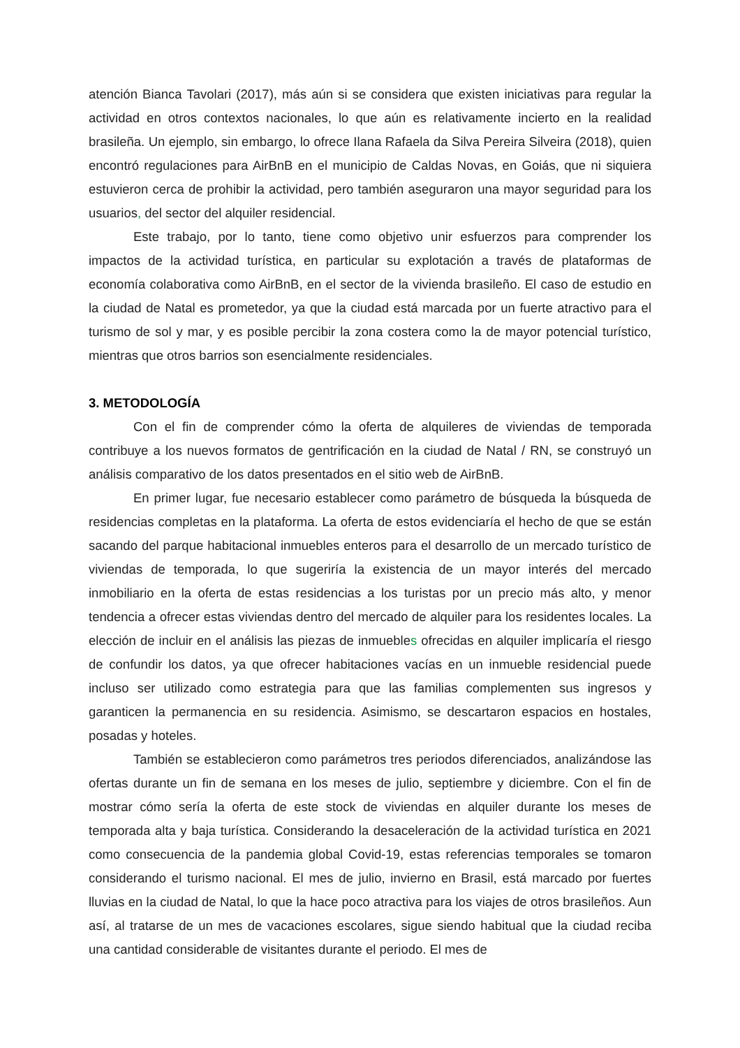atención Bianca Tavolari (2017), más aún si se considera que existen iniciativas para regular la actividad en otros contextos nacionales, lo que aún es relativamente incierto en la realidad brasileña. Un ejemplo, sin embargo, lo ofrece Ilana Rafaela da Silva Pereira Silveira (2018), quien encontró regulaciones para AirBnB en el municipio de Caldas Novas, en Goiás, que ni siquiera estuvieron cerca de prohibir la actividad, pero también aseguraron una mayor seguridad para los usuarios, del sector del alquiler residencial.
Este trabajo, por lo tanto, tiene como objetivo unir esfuerzos para comprender los impactos de la actividad turística, en particular su explotación a través de plataformas de economía colaborativa como AirBnB, en el sector de la vivienda brasileño. El caso de estudio en la ciudad de Natal es prometedor, ya que la ciudad está marcada por un fuerte atractivo para el turismo de sol y mar, y es posible percibir la zona costera como la de mayor potencial turístico, mientras que otros barrios son esencialmente residenciales.
3. METODOLOGÍA
Con el fin de comprender cómo la oferta de alquileres de viviendas de temporada contribuye a los nuevos formatos de gentrificación en la ciudad de Natal / RN, se construyó un análisis comparativo de los datos presentados en el sitio web de AirBnB.
En primer lugar, fue necesario establecer como parámetro de búsqueda la búsqueda de residencias completas en la plataforma. La oferta de estos evidenciaría el hecho de que se están sacando del parque habitacional inmuebles enteros para el desarrollo de un mercado turístico de viviendas de temporada, lo que sugeriría la existencia de un mayor interés del mercado inmobiliario en la oferta de estas residencias a los turistas por un precio más alto, y menor tendencia a ofrecer estas viviendas dentro del mercado de alquiler para los residentes locales. La elección de incluir en el análisis las piezas de inmuebles ofrecidas en alquiler implicaría el riesgo de confundir los datos, ya que ofrecer habitaciones vacías en un inmueble residencial puede incluso ser utilizado como estrategia para que las familias complementen sus ingresos y garanticen la permanencia en su residencia. Asimismo, se descartaron espacios en hostales, posadas y hoteles.
También se establecieron como parámetros tres periodos diferenciados, analizándose las ofertas durante un fin de semana en los meses de julio, septiembre y diciembre. Con el fin de mostrar cómo sería la oferta de este stock de viviendas en alquiler durante los meses de temporada alta y baja turística. Considerando la desaceleración de la actividad turística en 2021 como consecuencia de la pandemia global Covid-19, estas referencias temporales se tomaron considerando el turismo nacional. El mes de julio, invierno en Brasil, está marcado por fuertes lluvias en la ciudad de Natal, lo que la hace poco atractiva para los viajes de otros brasileños. Aun así, al tratarse de un mes de vacaciones escolares, sigue siendo habitual que la ciudad reciba una cantidad considerable de visitantes durante el periodo. El mes de